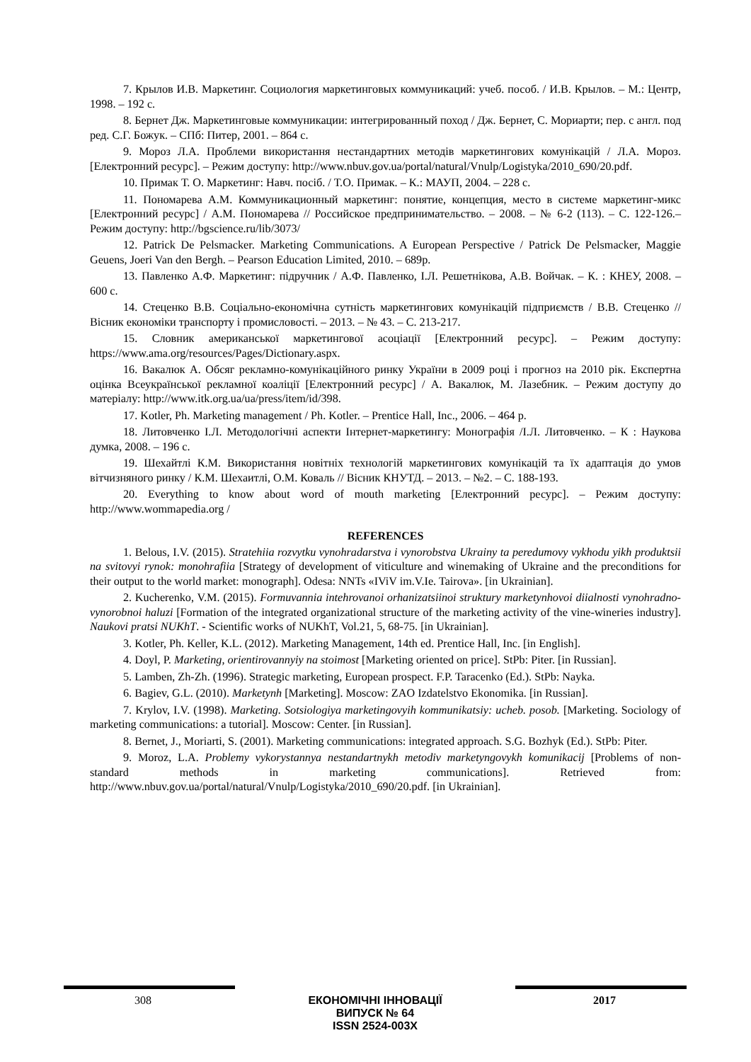7. Крылов И.В. Маркетинг. Социология маркетинговых коммуникаций: учеб. пособ. / И.В. Крылов. – М.: Центр, 1998. – 192 с.
8. Бернет Дж. Маркетинговые коммуникации: интегрированный поход / Дж. Бернет, С. Мориарти; пер. с англ. под ред. С.Г. Божук. – СПб: Питер, 2001. – 864 с.
9. Мороз Л.А. Проблеми використання нестандартних методів маркетингових комунікацій / Л.А. Мороз. [Електронний ресурс]. – Режим доступу: http://www.nbuv.gov.ua/portal/natural/Vnulp/Logistyka/2010_690/20.pdf.
10. Примак Т. О. Маркетинг: Навч. посіб. / Т.О. Примак. – К.: МАУП, 2004. – 228 с.
11. Пономарева А.М. Коммуникационный маркетинг: понятие, концепция, место в системе маркетинг-микс [Електронний ресурс] / А.М. Пономарева // Российское предпринимательство. – 2008. – № 6-2 (113). – С. 122-126.– Режим доступу: http://bgscience.ru/lib/3073/
12. Patrick De Pelsmacker. Marketing Communications. A European Perspective / Patrick De Pelsmacker, Maggie Geuens, Joeri Van den Bergh. – Pearson Education Limited, 2010. – 689p.
13. Павленко А.Ф. Маркетинг: підручник / А.Ф. Павленко, І.Л. Решетнікова, А.В. Войчак. – К. : КНЕУ, 2008. – 600 с.
14. Стеценко В.В. Соціально-економічна сутність маркетингових комунікацій підприємств / В.В. Стеценко // Вісник економіки транспорту і промисловості. – 2013. – № 43. – С. 213-217.
15. Словник американської маркетингової асоціації [Електронний ресурс]. – Режим доступу: https://www.ama.org/resources/Pages/Dictionary.aspx.
16. Вакалюк А. Обсяг рекламно-комунікаційного ринку України в 2009 році і прогноз на 2010 рік. Експертна оцінка Всеукраїнської рекламної коаліції [Електронний ресурс] / А. Вакалюк, М. Лазебник. – Режим доступу до матеріалу: http://www.itk.org.ua/ua/press/item/id/398.
17. Kotler, Ph. Marketing management / Ph. Kotler. – Prentice Hall, Inc., 2006. – 464 p.
18. Литовченко І.Л. Методологічні аспекти Інтернет-маркетингу: Монографія /І.Л. Литовченко. – К : Наукова думка, 2008. – 196 с.
19. Шехайтлі К.М. Використання новітніх технологій маркетингових комунікацій та їх адаптація до умов вітчизняного ринку / К.М. Шехаитлі, О.М. Коваль // Вісник КНУТД. – 2013. – №2. – С. 188-193.
20. Everything to know about word of mouth marketing [Електронний ресурс]. – Режим доступу: http://www.wommapedia.org /
REFERENCES
1. Belous, I.V. (2015). Stratehiia rozvytku vynohradarstva i vynorobstva Ukrainy ta peredumovy vykhodu yikh produktsii na svitovyi rynok: monohrafiia [Strategy of development of viticulture and winemaking of Ukraine and the preconditions for their output to the world market: monograph]. Odesa: NNTs «IViV im.V.Ie. Tairova». [in Ukrainian].
2. Kucherenko, V.M. (2015). Formuvannia intehrovanoi orhanizatsiinoi struktury marketynhovoi diialnosti vynohradno-vynorobnoi haluzi [Formation of the integrated organizational structure of the marketing activity of the vine-wineries industry]. Naukovi pratsi NUKhT. - Scientific works of NUKhT, Vol.21, 5, 68-75. [in Ukrainian].
3. Kotler, Ph. Keller, K.L. (2012). Marketing Management, 14th ed. Prentice Hall, Inc. [in English].
4. Doyl, P. Marketing, orientirovannyiy na stoimost [Marketing oriented on price]. StPb: Piter. [in Russian].
5. Lamben, Zh-Zh. (1996). Strategic marketing, European prospect. F.P. Taracenko (Ed.). StPb: Nayka.
6. Bagiev, G.L. (2010). Marketynh [Marketing]. Moscow: ZAO Izdatelstvo Ekonomika. [in Russian].
7. Krylov, I.V. (1998). Marketing. Sotsiologiya marketingovyih kommunikatsiy: ucheb. posob. [Marketing. Sociology of marketing communications: a tutorial]. Moscow: Center. [in Russian].
8. Bernet, J., Moriarti, S. (2001). Marketing communications: integrated approach. S.G. Bozhyk (Ed.). StPb: Piter.
9. Moroz, L.A. Problemy vykorystannya nestandartnykh metodiv marketyngovykh komunikacij [Problems of non-standard methods in marketing communications]. Retrieved from: http://www.nbuv.gov.ua/portal/natural/Vnulp/Logistyka/2010_690/20.pdf. [in Ukrainian].
308
ЕКОНОМІЧНІ ІННОВАЦІЇ
ВИПУСК № 64
ISSN 2524-003X
2017